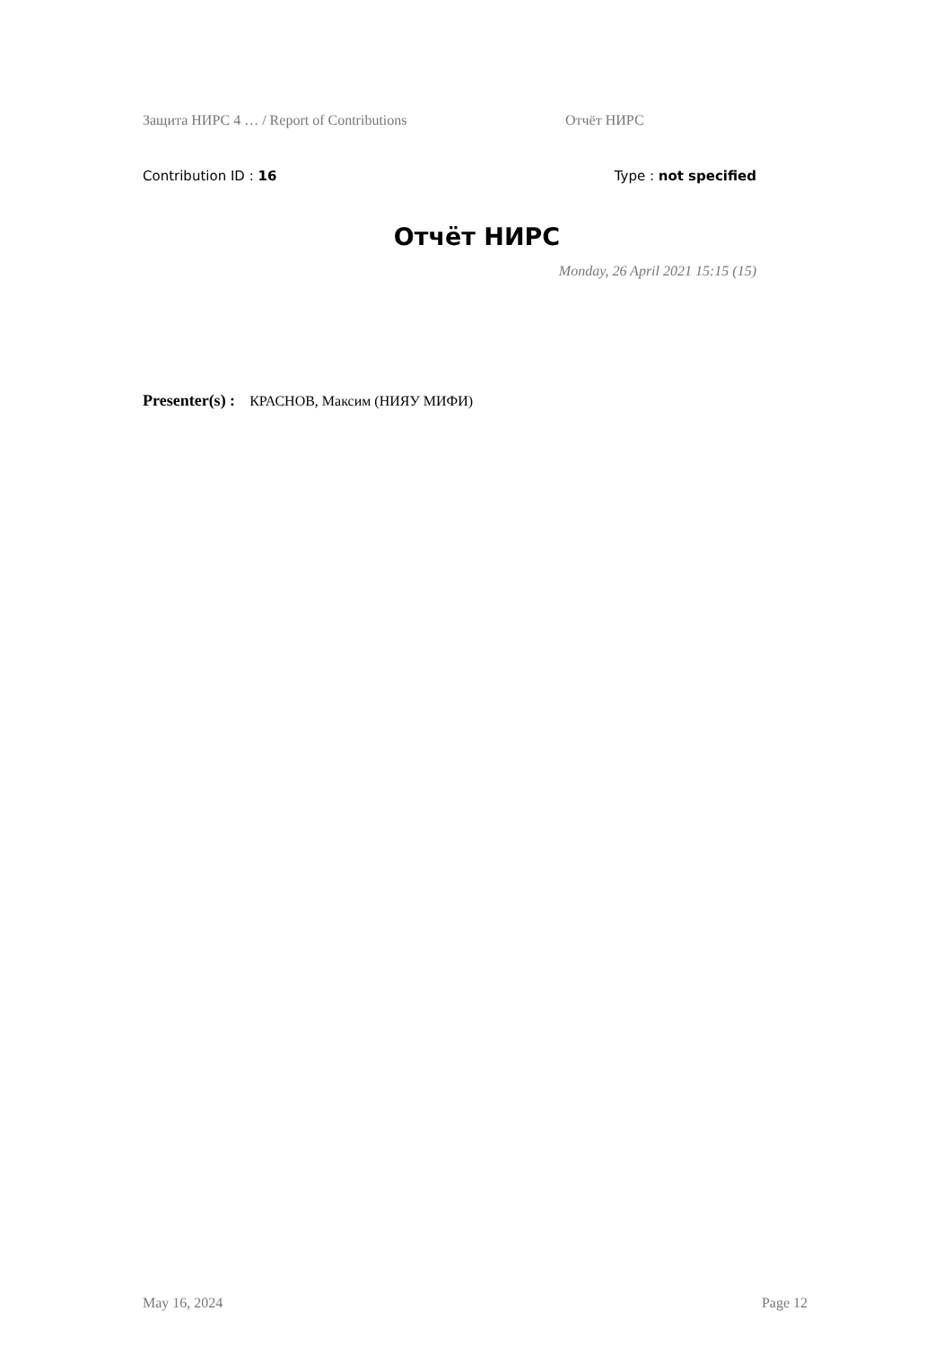Защита НИРС 4 … / Report of Contributions Отчёт НИРС
Contribution ID : 16 Type : not specified
Отчёт НИРС
Monday, 26 April 2021 15:15 (15)
Presenter(s) : КРАСНОВ, Максим (НИЯУ МИФИ)
May 16, 2024 Page 12